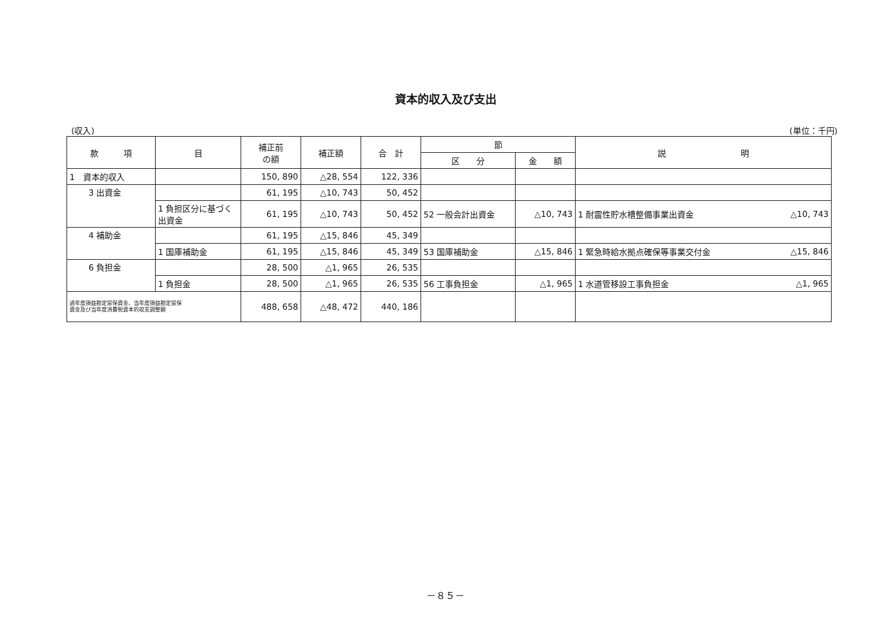資本的収入及び支出
(収入) (単位：千円)
| 款 項 | 目 | 補正前 の額 | 補正額 | 合 計 | 節 | | 説 明 | |
| --- | --- | --- | --- | --- | --- | --- | --- | --- |
| | | | | | 区 分 | 金 額 | | |
| 1 資本的収入 | | 150, 890 | △28, 554 | 122, 336 | | | | |
| 3 出資金 | | 61, 195 | △10, 743 | 50, 452 | | | | |
| | 1 負担区分に基づく出資金 | 61, 195 | △10, 743 | 50, 452 | 52 一般会計出資金 | △10, 743 | 1 耐震性貯水槽整備事業出資金 | △10, 743 |
| 4 補助金 | | 61, 195 | △15, 846 | 45, 349 | | | | |
| | 1 国庫補助金 | 61, 195 | △15, 846 | 45, 349 | 53 国庫補助金 | △15, 846 | 1 緊急時給水拠点確保等事業交付金 | △15, 846 |
| 6 負担金 | | 28, 500 | △1, 965 | 26, 535 | | | | |
| | 1 負担金 | 28, 500 | △1, 965 | 26, 535 | 56 工事負担金 | △1, 965 | 1 水道管移設工事負担金 | △1, 965 |
| 過年度損益勘定留保資金、当年度損益勘定留保 資金及び当年度消費税資本的収支調整額 | | 488, 658 | △48, 472 | 440, 186 | | | | |
－８５－